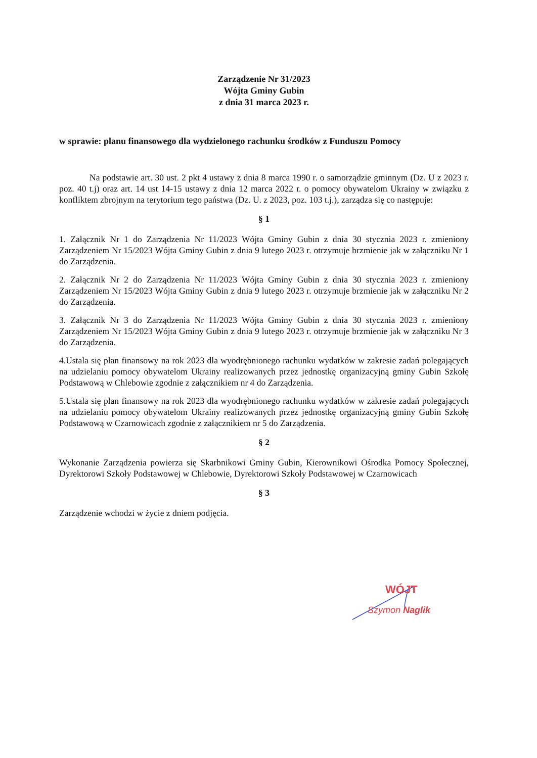Zarządzenie Nr 31/2023
Wójta Gminy Gubin
z dnia 31 marca 2023 r.
w sprawie: planu finansowego dla wydzielonego rachunku środków z Funduszu Pomocy
Na podstawie art. 30 ust. 2 pkt 4 ustawy z dnia 8 marca 1990 r. o samorządzie gminnym (Dz. U z 2023 r. poz. 40 t.j) oraz art. 14 ust 14-15 ustawy z dnia 12 marca 2022 r. o pomocy obywatelom Ukrainy w związku z konfliktem zbrojnym na terytorium tego państwa (Dz. U. z 2023, poz. 103 t.j.), zarządza się co następuje:
§ 1
1. Załącznik Nr 1 do Zarządzenia Nr 11/2023 Wójta Gminy Gubin z dnia 30 stycznia 2023 r. zmieniony Zarządzeniem Nr 15/2023 Wójta Gminy Gubin z dnia 9 lutego 2023 r. otrzymuje brzmienie jak w załączniku Nr 1 do Zarządzenia.
2. Załącznik Nr 2 do Zarządzenia Nr 11/2023 Wójta Gminy Gubin z dnia 30 stycznia 2023 r. zmieniony Zarządzeniem Nr 15/2023 Wójta Gminy Gubin z dnia 9 lutego 2023 r. otrzymuje brzmienie jak w załączniku Nr 2 do Zarządzenia.
3. Załącznik Nr 3 do Zarządzenia Nr 11/2023 Wójta Gminy Gubin z dnia 30 stycznia 2023 r. zmieniony Zarządzeniem Nr 15/2023 Wójta Gminy Gubin z dnia 9 lutego 2023 r. otrzymuje brzmienie jak w załączniku Nr 3 do Zarządzenia.
4.Ustala się plan finansowy na rok 2023 dla wyodrębnionego rachunku wydatków w zakresie zadań polegających na udzielaniu pomocy obywatelom Ukrainy realizowanych przez jednostkę organizacyjną gminy Gubin Szkołę Podstawową w Chlebowie zgodnie z załącznikiem nr 4 do Zarządzenia.
5.Ustala się plan finansowy na rok 2023 dla wyodrębnionego rachunku wydatków w zakresie zadań polegających na udzielaniu pomocy obywatelom Ukrainy realizowanych przez jednostkę organizacyjną gminy Gubin Szkołę Podstawową w Czarnowicach zgodnie z załącznikiem nr 5 do Zarządzenia.
§ 2
Wykonanie Zarządzenia powierza się Skarbnikowi Gminy Gubin, Kierownikowi Ośrodka Pomocy Społecznej, Dyrektorowi Szkoły Podstawowej w Chlebowie, Dyrektorowi Szkoły Podstawowej w Czarnowicach
§ 3
Zarządzenie wchodzi w życie z dniem podjęcia.
WÓJT
Szymon Naglik